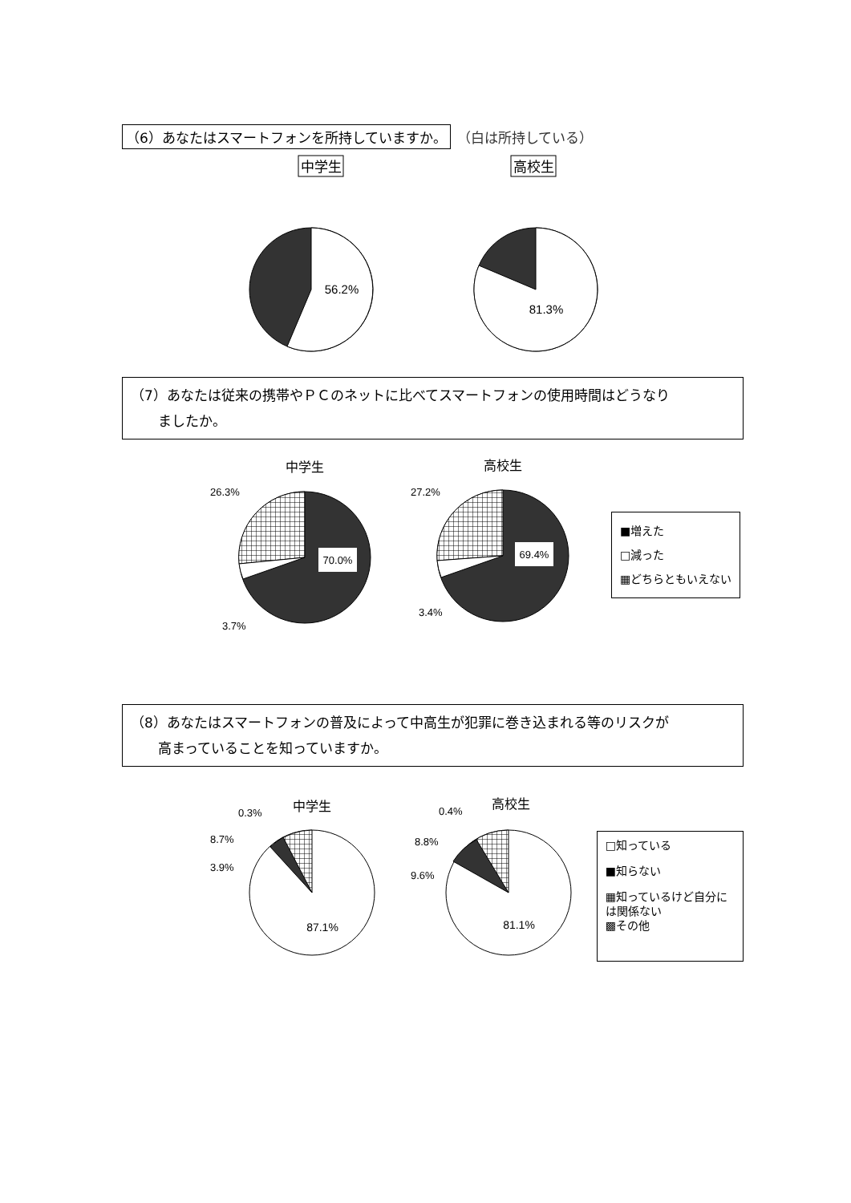（6）あなたはスマートフォンを所持していますか。 （白は所持している）
中学生
高校生
56.2%
81.3%
（7）あなたは従来の携帯やＰＣのネットに比べてスマートフォンの使用時間はどうなり
　　ましたか。
中学生
70.0%
26.3%
3.7%
高校生
69.4%
27.2%
3.4%
■増えた
□減った
▦どちらともいえない
（8）あなたはスマートフォンの普及によって中高生が犯罪に巻き込まれる等のリスクが
　　高まっていることを知っていますか。
中学生
87.1%
0.3%
8.7%
3.9%
高校生
81.1%
0.4%
8.8%
9.6%
□知っている
■知らない
▦知っているけど自分には関係ない
▩その他